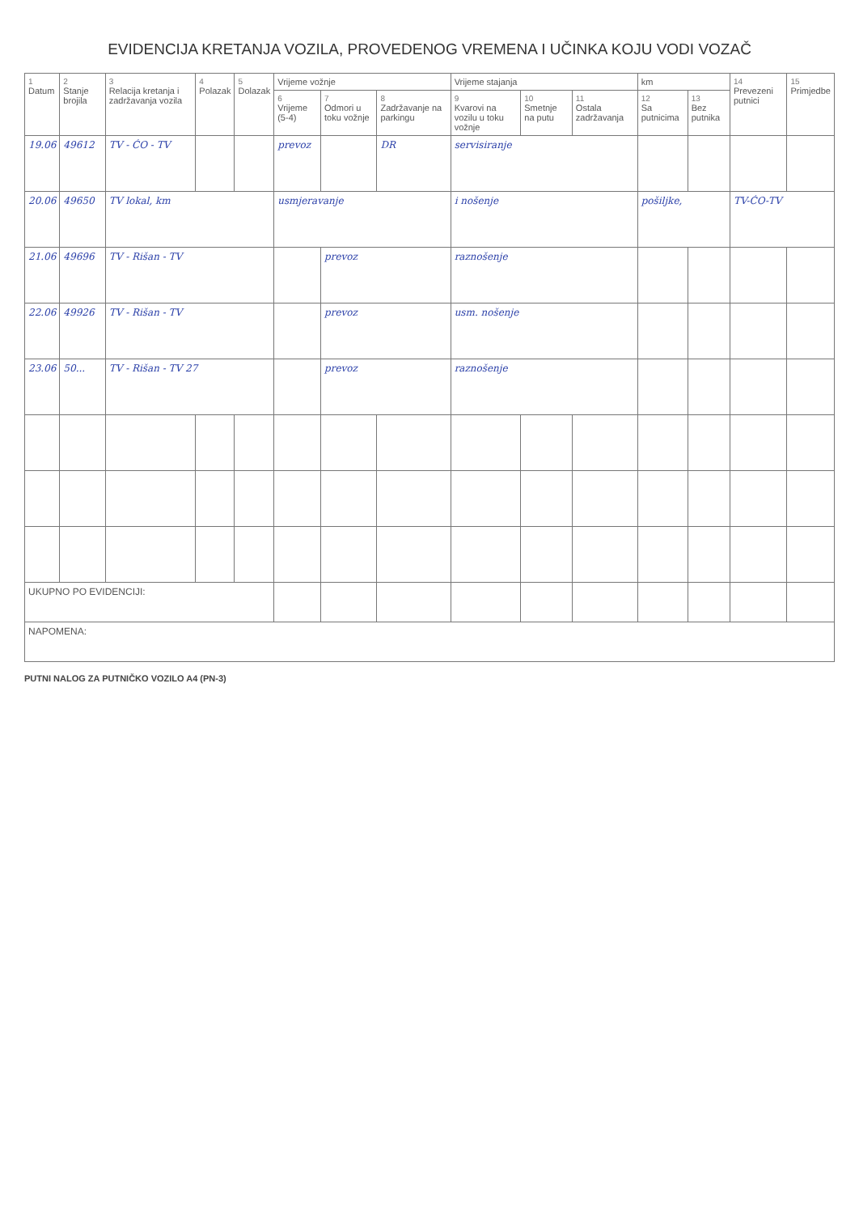EVIDENCIJA KRETANJA VOZILA, PROVEDENOG VREMENA I UČINKA KOJU VODI VOZAČ
| 1 Datum | 2 Stanje brojila | 3 Relacija kretanja i zadržavanja vozila | 4 Polazak | 5 Dolazak | Vrijeme vožnje | | | Vrijeme stajanja | | | km | | 14 Prevezeni putnici | 15 Primjedbe |
| --- | --- | --- | --- | --- | --- | --- | --- | --- | --- | --- | --- | --- | --- | --- |
| | | | | | 6 Vrijeme (5-4) | 7 Odmori u toku vožnje | 8 Zadržavanje na parkingu | 9 Kvarovi na vozilu u toku vožnje | 10 Smetnje na putu | 11 Ostala zadržavanja | 12 Sa putnicima | 13 Bez putnika | | |
| 19.06 | 49612 | TV - ĆO - TV | | | prevoz | | DR | servisiranje | | | | | | |
| 20.06 | 49650 | TV lokal, km | | | usmjeravanje | | | i nošenje | | | pošiljke, | | TV-ĆO-TV | |
| 21.06 | 49696 | TV - Rišan - TV | | | | prevoz | | raznošenje | | | | | | |
| 22.06 | 49926 | TV - Rišan - TV | | | | prevoz | | usm. nošenje | | | | | | |
| 23.06 | 50... | TV - Rišan - TV 27 | | | | prevoz | | raznošenje | | | | | | |
| UKUPNO PO EVIDENCIJI: | | | | | | | | | | | | | | |
| NAPOMENA: | | | | | | | | | | | | | | |
PUTNI NALOG ZA PUTNIČKO VOZILO A4 (PN-3)